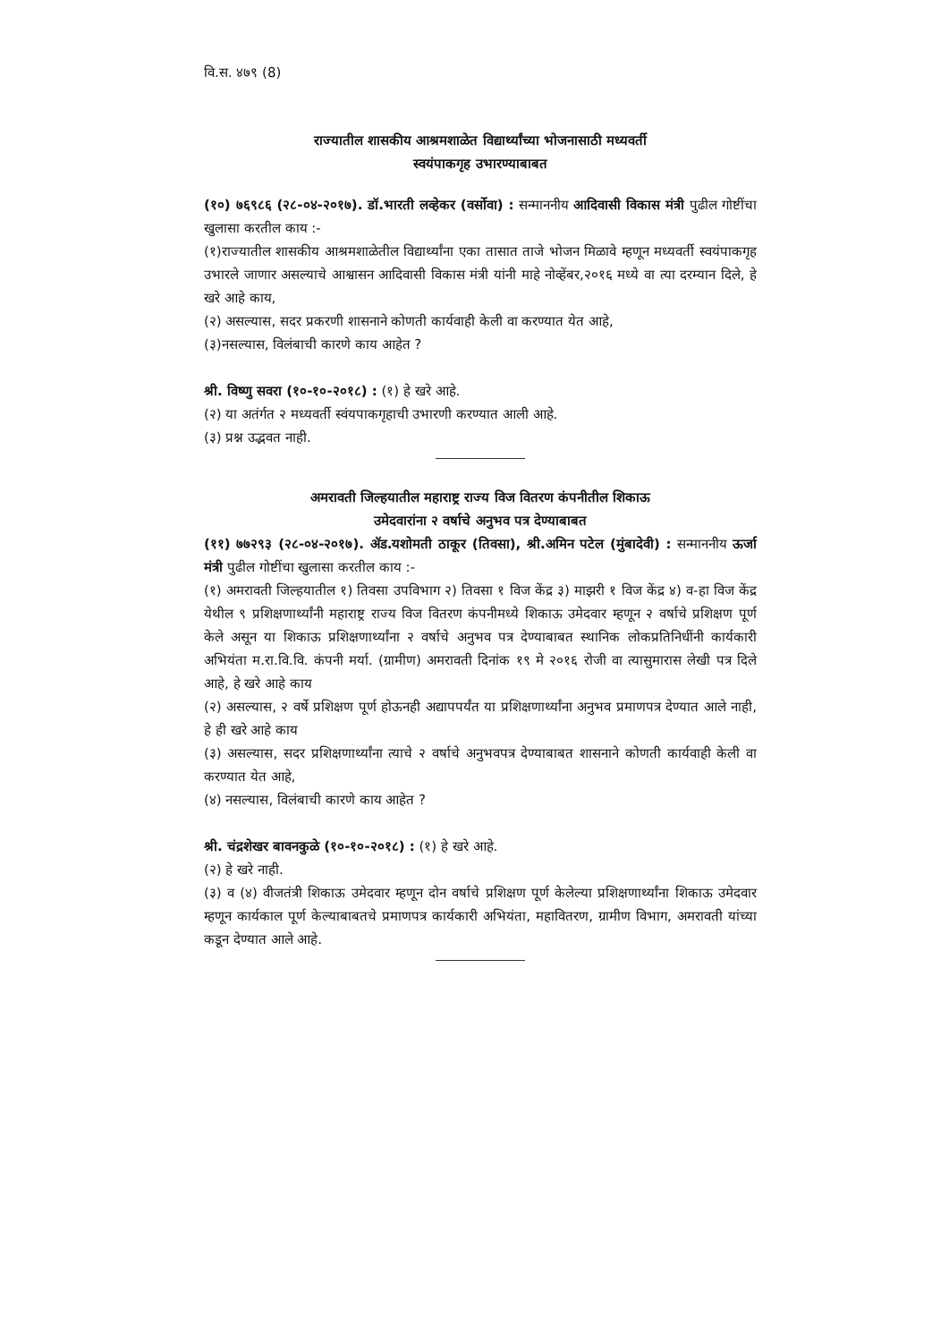वि.स. ४७९ (8)
राज्यातील शासकीय आश्रमशाळेत विद्यार्थ्यांच्या भोजनासाठी मध्यवर्ती
स्वयंपाकगृह उभारण्याबाबत
(१०) ७६९८६ (२८-०४-२०१७). डॉ.भारती लव्हेकर (वर्सोवा) : सन्माननीय आदिवासी विकास मंत्री पुढील गोष्टींचा खुलासा करतील काय :-
(१)राज्यातील शासकीय आश्रमशाळेतील विद्यार्थ्यांना एका तासात ताजे भोजन मिळावे म्हणून मध्यवर्ती स्वयंपाकगृह उभारले जाणार असल्याचे आश्वासन आदिवासी विकास मंत्री यांनी माहे नोव्हेंबर,२०१६ मध्ये वा त्या दरम्यान दिले, हे खरे आहे काय,
(२) असल्यास, सदर प्रकरणी शासनाने कोणती कार्यवाही केली वा करण्यात येत आहे,
(३)नसल्यास, विलंबाची कारणे काय आहेत ?
श्री. विष्णु सवरा (१०-१०-२०१८) : (१) हे खरे आहे.
(२) या अतंर्गत २ मध्यवर्ती स्वंयपाकगृहाची उभारणी करण्यात आली आहे.
(३) प्रश्न उद्भवत नाही.
अमरावती जिल्हयातील महाराष्ट्र राज्य विज वितरण कंपनीतील शिकाऊ
उमेदवारांना २ वर्षाचे अनुभव पत्र देण्याबाबत
(११) ७७२९३ (२८-०४-२०१७). ॲड.यशोमती ठाकूर (तिवसा), श्री.अमिन पटेल (मुंबादेवी) : सन्माननीय ऊर्जा मंत्री पुढील गोष्टींचा खुलासा करतील काय :-
(१) अमरावती जिल्हयातील १) तिवसा उपविभाग २) तिवसा १ विज केंद्र ३) माझरी १ विज केंद्र ४) व-हा विज केंद्र येथील ९ प्रशिक्षणार्थ्यांनी महाराष्ट्र राज्य विज वितरण कंपनीमध्ये शिकाऊ उमेदवार म्हणून २ वर्षाचे प्रशिक्षण पूर्ण केले असून या शिकाऊ प्रशिक्षणार्थ्यांना २ वर्षाचे अनुभव पत्र देण्याबाबत स्थानिक लोकप्रतिनिधींनी कार्यकारी अभियंता म.रा.वि.वि. कंपनी मर्या. (ग्रामीण) अमरावती दिनांक १९ मे २०१६ रोजी वा त्यासुमारास लेखी पत्र दिले आहे, हे खरे आहे काय
(२) असल्यास, २ वर्षे प्रशिक्षण पूर्ण होऊनही अद्यापपर्यंत या प्रशिक्षणार्थ्यांना अनुभव प्रमाणपत्र देण्यात आले नाही, हे ही खरे आहे काय
(३) असल्यास, सदर प्रशिक्षणार्थ्यांना त्याचे २ वर्षाचे अनुभवपत्र देण्याबाबत शासनाने कोणती कार्यवाही केली वा करण्यात येत आहे,
(४) नसल्यास, विलंबाची कारणे काय आहेत ?
श्री. चंद्रशेखर बावनकुळे (१०-१०-२०१८) : (१) हे खरे आहे.
(२) हे खरे नाही.
(३) व (४) वीजतंत्री शिकाऊ उमेदवार म्हणून दोन वर्षाचे प्रशिक्षण पूर्ण केलेल्या प्रशिक्षणार्थ्यांना शिकाऊ उमेदवार म्हणून कार्यकाल पूर्ण केल्याबाबतचे प्रमाणपत्र कार्यकारी अभियंता, महावितरण, ग्रामीण विभाग, अमरावती यांच्या कडून देण्यात आले आहे.